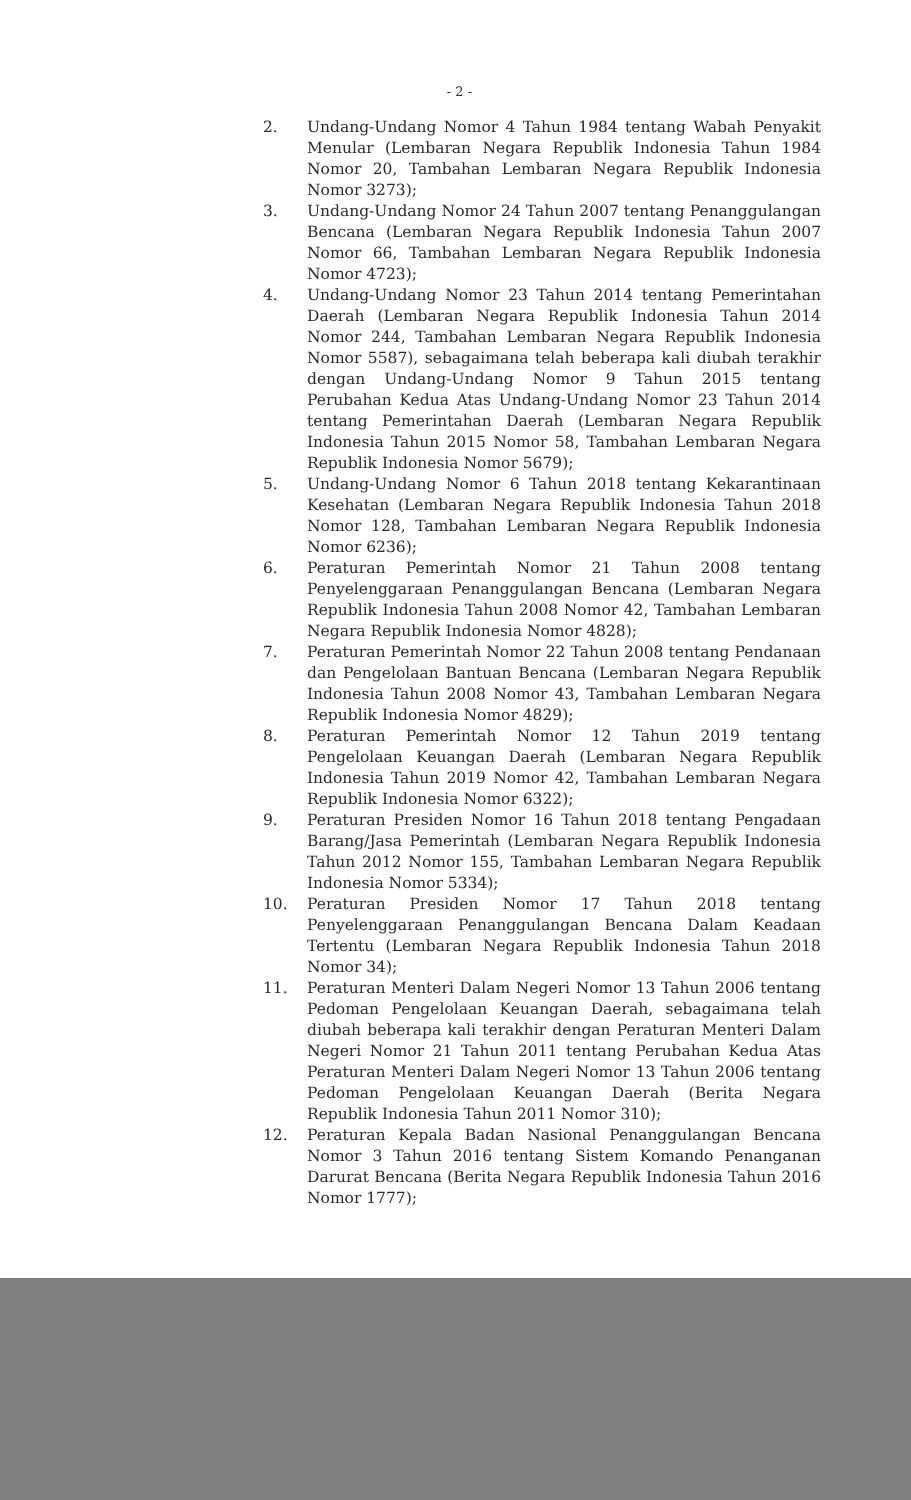- 2 -
2. Undang-Undang Nomor 4 Tahun 1984 tentang Wabah Penyakit Menular (Lembaran Negara Republik Indonesia Tahun 1984 Nomor 20, Tambahan Lembaran Negara Republik Indonesia Nomor 3273);
3. Undang-Undang Nomor 24 Tahun 2007 tentang Penanggulangan Bencana (Lembaran Negara Republik Indonesia Tahun 2007 Nomor 66, Tambahan Lembaran Negara Republik Indonesia Nomor 4723);
4. Undang-Undang Nomor 23 Tahun 2014 tentang Pemerintahan Daerah (Lembaran Negara Republik Indonesia Tahun 2014 Nomor 244, Tambahan Lembaran Negara Republik Indonesia Nomor 5587), sebagaimana telah beberapa kali diubah terakhir dengan Undang-Undang Nomor 9 Tahun 2015 tentang Perubahan Kedua Atas Undang-Undang Nomor 23 Tahun 2014 tentang Pemerintahan Daerah (Lembaran Negara Republik Indonesia Tahun 2015 Nomor 58, Tambahan Lembaran Negara Republik Indonesia Nomor 5679);
5. Undang-Undang Nomor 6 Tahun 2018 tentang Kekarantinaan Kesehatan (Lembaran Negara Republik Indonesia Tahun 2018 Nomor 128, Tambahan Lembaran Negara Republik Indonesia Nomor 6236);
6. Peraturan Pemerintah Nomor 21 Tahun 2008 tentang Penyelenggaraan Penanggulangan Bencana (Lembaran Negara Republik Indonesia Tahun 2008 Nomor 42, Tambahan Lembaran Negara Republik Indonesia Nomor 4828);
7. Peraturan Pemerintah Nomor 22 Tahun 2008 tentang Pendanaan dan Pengelolaan Bantuan Bencana (Lembaran Negara Republik Indonesia Tahun 2008 Nomor 43, Tambahan Lembaran Negara Republik Indonesia Nomor 4829);
8. Peraturan Pemerintah Nomor 12 Tahun 2019 tentang Pengelolaan Keuangan Daerah (Lembaran Negara Republik Indonesia Tahun 2019 Nomor 42, Tambahan Lembaran Negara Republik Indonesia Nomor 6322);
9. Peraturan Presiden Nomor 16 Tahun 2018 tentang Pengadaan Barang/Jasa Pemerintah (Lembaran Negara Republik Indonesia Tahun 2012 Nomor 155, Tambahan Lembaran Negara Republik Indonesia Nomor 5334);
10. Peraturan Presiden Nomor 17 Tahun 2018 tentang Penyelenggaraan Penanggulangan Bencana Dalam Keadaan Tertentu (Lembaran Negara Republik Indonesia Tahun 2018 Nomor 34);
11. Peraturan Menteri Dalam Negeri Nomor 13 Tahun 2006 tentang Pedoman Pengelolaan Keuangan Daerah, sebagaimana telah diubah beberapa kali terakhir dengan Peraturan Menteri Dalam Negeri Nomor 21 Tahun 2011 tentang Perubahan Kedua Atas Peraturan Menteri Dalam Negeri Nomor 13 Tahun 2006 tentang Pedoman Pengelolaan Keuangan Daerah (Berita Negara Republik Indonesia Tahun 2011 Nomor 310);
12. Peraturan Kepala Badan Nasional Penanggulangan Bencana Nomor 3 Tahun 2016 tentang Sistem Komando Penanganan Darurat Bencana (Berita Negara Republik Indonesia Tahun 2016 Nomor 1777);